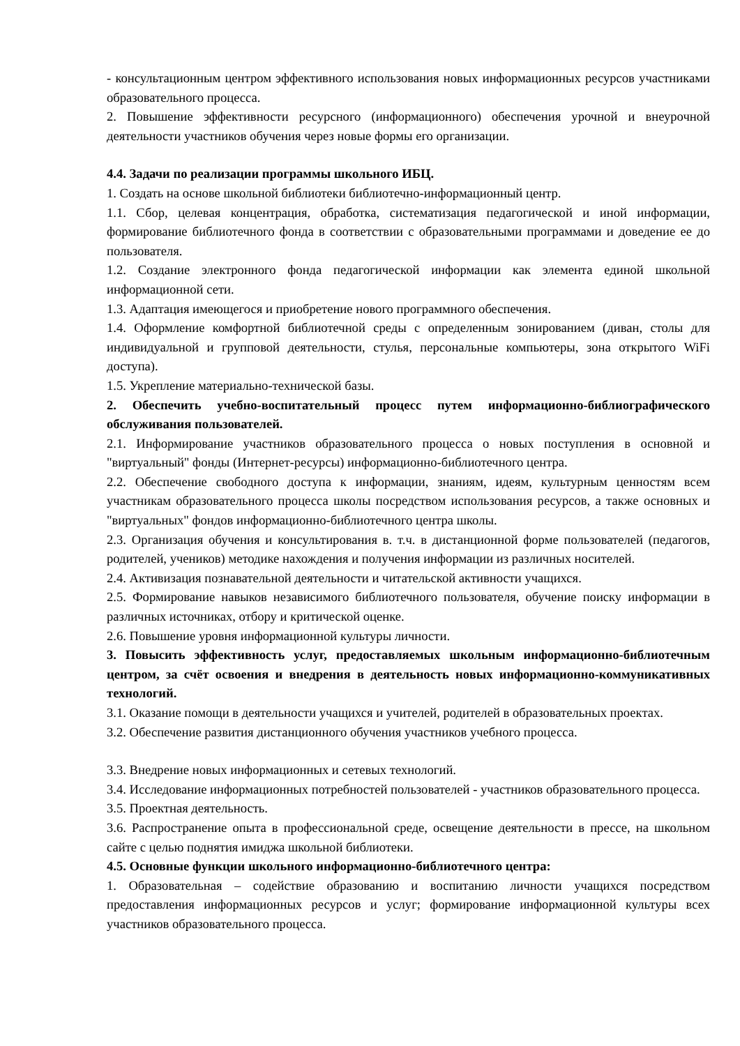- консультационным центром эффективного использования новых информационных ресурсов участниками образовательного процесса.
2. Повышение эффективности ресурсного (информационного) обеспечения урочной и внеурочной деятельности участников обучения через новые формы его организации.
4.4. Задачи по реализации программы школьного ИБЦ.
1. Создать на основе школьной библиотеки библиотечно-информационный центр.
1.1. Сбор, целевая концентрация, обработка, систематизация педагогической и иной информации, формирование библиотечного фонда в соответствии с образовательными программами и доведение ее до пользователя.
1.2. Создание электронного фонда педагогической информации как элемента единой школьной информационной сети.
1.3. Адаптация имеющегося и приобретение нового программного обеспечения.
1.4. Оформление комфортной библиотечной среды с определенным зонированием (диван, столы для индивидуальной и групповой деятельности, стулья, персональные компьютеры, зона открытого WiFi доступа).
1.5. Укрепление материально-технической базы.
2. Обеспечить учебно-воспитательный процесс путем информационно-библиографического обслуживания пользователей.
2.1. Информирование участников образовательного процесса о новых поступления в основной и "виртуальный" фонды (Интернет-ресурсы) информационно-библиотечного центра.
2.2. Обеспечение свободного доступа к информации, знаниям, идеям, культурным ценностям всем участникам образовательного процесса школы посредством использования ресурсов, а также основных и "виртуальных" фондов информационно-библиотечного центра школы.
2.3. Организация обучения и консультирования в. т.ч. в дистанционной форме пользователей (педагогов, родителей, учеников) методике нахождения и получения информации из различных носителей.
2.4. Активизация познавательной деятельности и читательской активности учащихся.
2.5. Формирование навыков независимого библиотечного пользователя, обучение поиску информации в различных источниках, отбору и критической оценке.
2.6. Повышение уровня информационной культуры личности.
3. Повысить эффективность услуг, предоставляемых школьным информационно-библиотечным центром, за счёт освоения и внедрения в деятельность новых информационно-коммуникативных технологий.
3.1. Оказание помощи в деятельности учащихся и учителей, родителей в образовательных проектах.
3.2. Обеспечение развития дистанционного обучения участников учебного процесса.
3.3. Внедрение новых информационных и сетевых технологий.
3.4. Исследование информационных потребностей пользователей - участников образовательного процесса.
3.5. Проектная деятельность.
3.6. Распространение опыта в профессиональной среде, освещение деятельности в прессе, на школьном сайте с целью поднятия имиджа школьной библиотеки.
4.5. Основные функции школьного информационно-библиотечного центра:
1. Образовательная – содействие образованию и воспитанию личности учащихся посредством предоставления информационных ресурсов и услуг; формирование информационной культуры всех участников образовательного процесса.